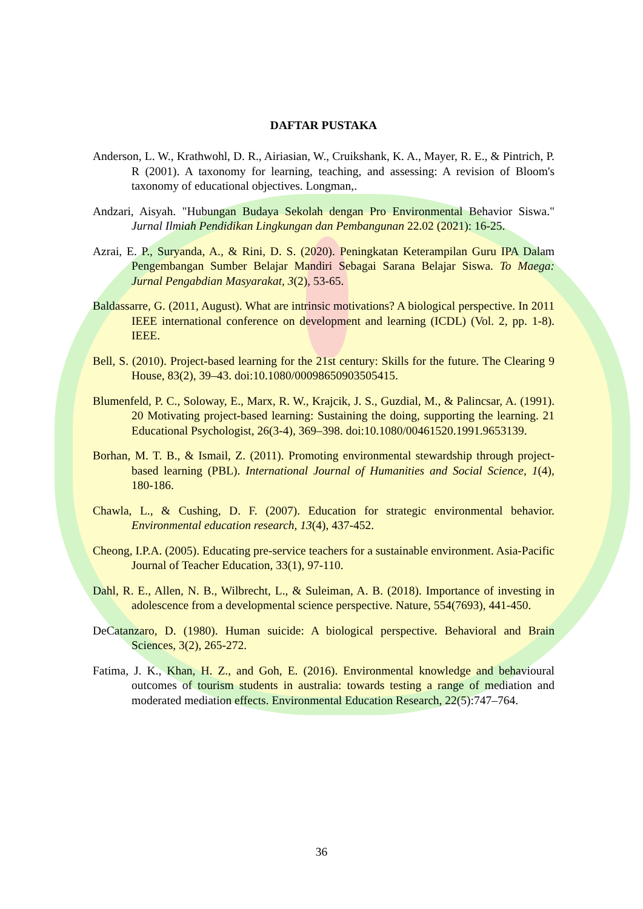DAFTAR PUSTAKA
Anderson, L. W., Krathwohl, D. R., Airiasian, W., Cruikshank, K. A., Mayer, R. E., & Pintrich, P. R (2001). A taxonomy for learning, teaching, and assessing: A revision of Bloom's taxonomy of educational objectives. Longman,.
Andzari, Aisyah. "Hubungan Budaya Sekolah dengan Pro Environmental Behavior Siswa." Jurnal Ilmiah Pendidikan Lingkungan dan Pembangunan 22.02 (2021): 16-25.
Azrai, E. P., Suryanda, A., & Rini, D. S. (2020). Peningkatan Keterampilan Guru IPA Dalam Pengembangan Sumber Belajar Mandiri Sebagai Sarana Belajar Siswa. To Maega: Jurnal Pengabdian Masyarakat, 3(2), 53-65.
Baldassarre, G. (2011, August). What are intrinsic motivations? A biological perspective. In 2011 IEEE international conference on development and learning (ICDL) (Vol. 2, pp. 1-8). IEEE.
Bell, S. (2010). Project-based learning for the 21st century: Skills for the future. The Clearing 9 House, 83(2), 39–43. doi:10.1080/00098650903505415.
Blumenfeld, P. C., Soloway, E., Marx, R. W., Krajcik, J. S., Guzdial, M., & Palincsar, A. (1991). 20 Motivating project-based learning: Sustaining the doing, supporting the learning. 21 Educational Psychologist, 26(3-4), 369–398. doi:10.1080/00461520.1991.9653139.
Borhan, M. T. B., & Ismail, Z. (2011). Promoting environmental stewardship through project-based learning (PBL). International Journal of Humanities and Social Science, 1(4), 180-186.
Chawla, L., & Cushing, D. F. (2007). Education for strategic environmental behavior. Environmental education research, 13(4), 437-452.
Cheong, I.P.A. (2005). Educating pre-service teachers for a sustainable environment. Asia-Pacific Journal of Teacher Education, 33(1), 97-110.
Dahl, R. E., Allen, N. B., Wilbrecht, L., & Suleiman, A. B. (2018). Importance of investing in adolescence from a developmental science perspective. Nature, 554(7693), 441-450.
DeCatanzaro, D. (1980). Human suicide: A biological perspective. Behavioral and Brain Sciences, 3(2), 265-272.
Fatima, J. K., Khan, H. Z., and Goh, E. (2016). Environmental knowledge and behavioural outcomes of tourism students in australia: towards testing a range of mediation and moderated mediation effects. Environmental Education Research, 22(5):747–764.
36